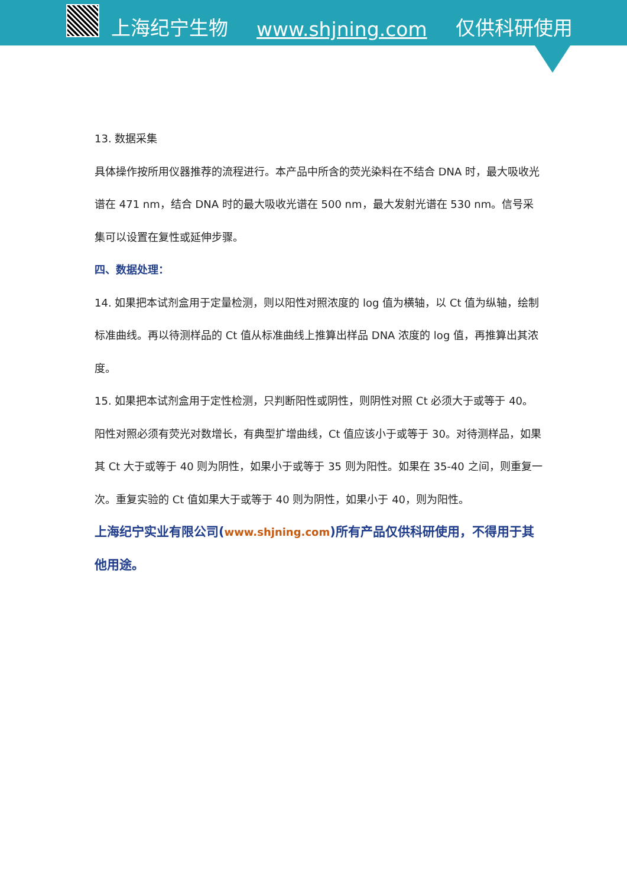上海纪宁生物 www.shjning.com 仅供科研使用
13. 数据采集
具体操作按所用仪器推荐的流程进行。本产品中所含的荧光染料在不结合 DNA 时，最大吸收光谱在 471 nm，结合 DNA 时的最大吸收光谱在 500 nm，最大发射光谱在 530 nm。信号采集可以设置在复性或延伸步骤。
四、数据处理：
14. 如果把本试剂盒用于定量检测，则以阳性对照浓度的 log 值为横轴，以 Ct 值为纵轴，绘制标准曲线。再以待测样品的 Ct 值从标准曲线上推算出样品 DNA 浓度的 log 值，再推算出其浓度。
15. 如果把本试剂盒用于定性检测，只判断阳性或阴性，则阴性对照 Ct 必须大于或等于 40。阳性对照必须有荧光对数增长，有典型扩增曲线，Ct 值应该小于或等于 30。对待测样品，如果其 Ct 大于或等于 40 则为阴性，如果小于或等于 35 则为阳性。如果在 35-40 之间，则重复一次。重复实验的 Ct 值如果大于或等于 40 则为阴性，如果小于 40，则为阳性。
上海纪宁实业有限公司(www.shjning.com)所有产品仅供科研使用，不得用于其他用途。